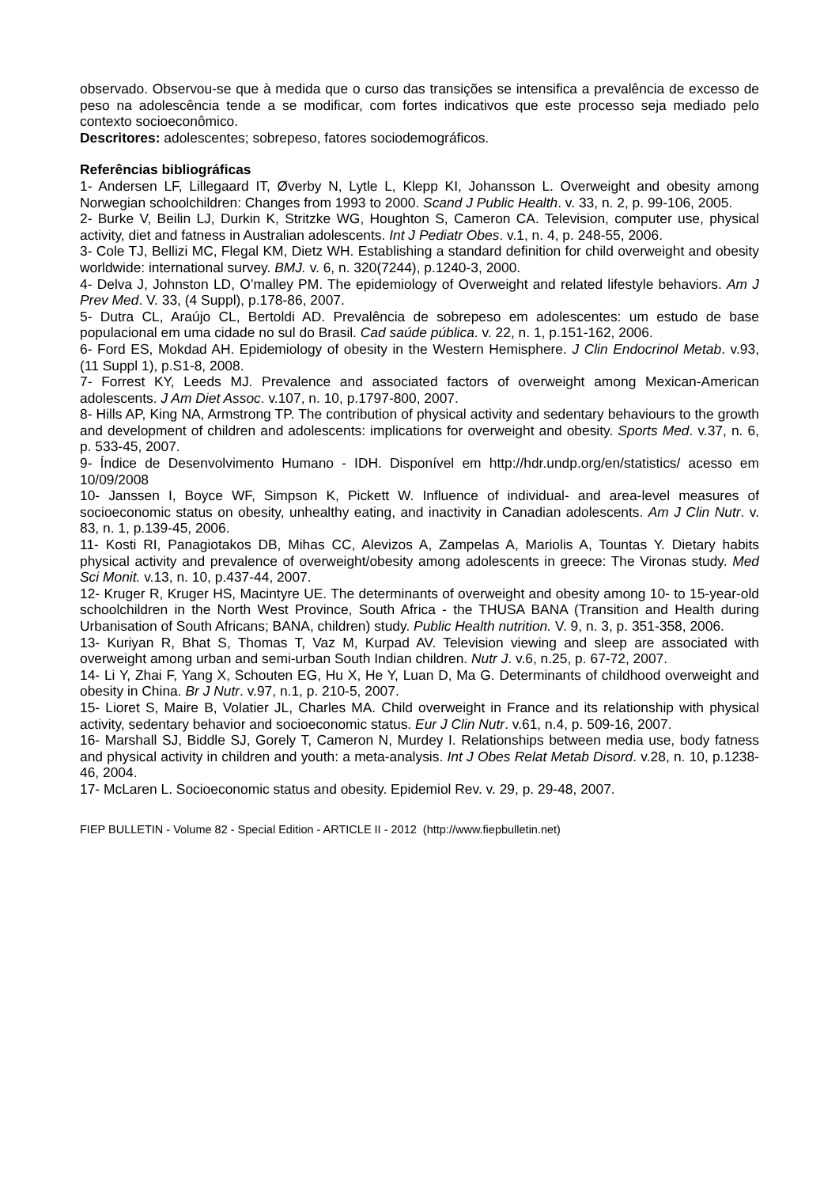observado. Observou-se que à medida que o curso das transições se intensifica a prevalência de excesso de peso na adolescência tende a se modificar, com fortes indicativos que este processo seja mediado pelo contexto socioeconômico.
Descritores: adolescentes; sobrepeso, fatores sociodemográficos.
Referências bibliográficas
1- Andersen LF, Lillegaard IT, Øverby N, Lytle L, Klepp KI, Johansson L. Overweight and obesity among Norwegian schoolchildren: Changes from 1993 to 2000. Scand J Public Health. v. 33, n. 2, p. 99-106, 2005.
2- Burke V, Beilin LJ, Durkin K, Stritzke WG, Houghton S, Cameron CA. Television, computer use, physical activity, diet and fatness in Australian adolescents. Int J Pediatr Obes. v.1, n. 4, p. 248-55, 2006.
3- Cole TJ, Bellizi MC, Flegal KM, Dietz WH. Establishing a standard definition for child overweight and obesity worldwide: international survey. BMJ. v. 6, n. 320(7244), p.1240-3, 2000.
4- Delva J, Johnston LD, O’malley PM. The epidemiology of Overweight and related lifestyle behaviors. Am J Prev Med. V. 33, (4 Suppl), p.178-86, 2007.
5- Dutra CL, Araújo CL, Bertoldi AD. Prevalência de sobrepeso em adolescentes: um estudo de base populacional em uma cidade no sul do Brasil. Cad saúde pública. v. 22, n. 1, p.151-162, 2006.
6- Ford ES, Mokdad AH. Epidemiology of obesity in the Western Hemisphere. J Clin Endocrinol Metab. v.93, (11 Suppl 1), p.S1-8, 2008.
7- Forrest KY, Leeds MJ. Prevalence and associated factors of overweight among Mexican-American adolescents. J Am Diet Assoc. v.107, n. 10, p.1797-800, 2007.
8- Hills AP, King NA, Armstrong TP. The contribution of physical activity and sedentary behaviours to the growth and development of children and adolescents: implications for overweight and obesity. Sports Med. v.37, n. 6, p. 533-45, 2007.
9- Índice de Desenvolvimento Humano - IDH. Disponível em http://hdr.undp.org/en/statistics/ acesso em 10/09/2008
10- Janssen I, Boyce WF, Simpson K, Pickett W. Influence of individual- and area-level measures of socioeconomic status on obesity, unhealthy eating, and inactivity in Canadian adolescents. Am J Clin Nutr. v. 83, n. 1, p.139-45, 2006.
11- Kosti RI, Panagiotakos DB, Mihas CC, Alevizos A, Zampelas A, Mariolis A, Tountas Y. Dietary habits physical activity and prevalence of overweight/obesity among adolescents in greece: The Vironas study. Med Sci Monit. v.13, n. 10, p.437-44, 2007.
12- Kruger R, Kruger HS, Macintyre UE. The determinants of overweight and obesity among 10- to 15-year-old schoolchildren in the North West Province, South Africa - the THUSA BANA (Transition and Health during Urbanisation of South Africans; BANA, children) study. Public Health nutrition. V. 9, n. 3, p. 351-358, 2006.
13- Kuriyan R, Bhat S, Thomas T, Vaz M, Kurpad AV. Television viewing and sleep are associated with overweight among urban and semi-urban South Indian children. Nutr J. v.6, n.25, p. 67-72, 2007.
14- Li Y, Zhai F, Yang X, Schouten EG, Hu X, He Y, Luan D, Ma G. Determinants of childhood overweight and obesity in China. Br J Nutr. v.97, n.1, p. 210-5, 2007.
15- Lioret S, Maire B, Volatier JL, Charles MA. Child overweight in France and its relationship with physical activity, sedentary behavior and socioeconomic status. Eur J Clin Nutr. v.61, n.4, p. 509-16, 2007.
16- Marshall SJ, Biddle SJ, Gorely T, Cameron N, Murdey I. Relationships between media use, body fatness and physical activity in children and youth: a meta-analysis. Int J Obes Relat Metab Disord. v.28, n. 10, p.1238-46, 2004.
17- McLaren L. Socioeconomic status and obesity. Epidemiol Rev. v. 29, p. 29-48, 2007.
FIEP BULLETIN - Volume 82 - Special Edition - ARTICLE II - 2012 (http://www.fiepbulletin.net)